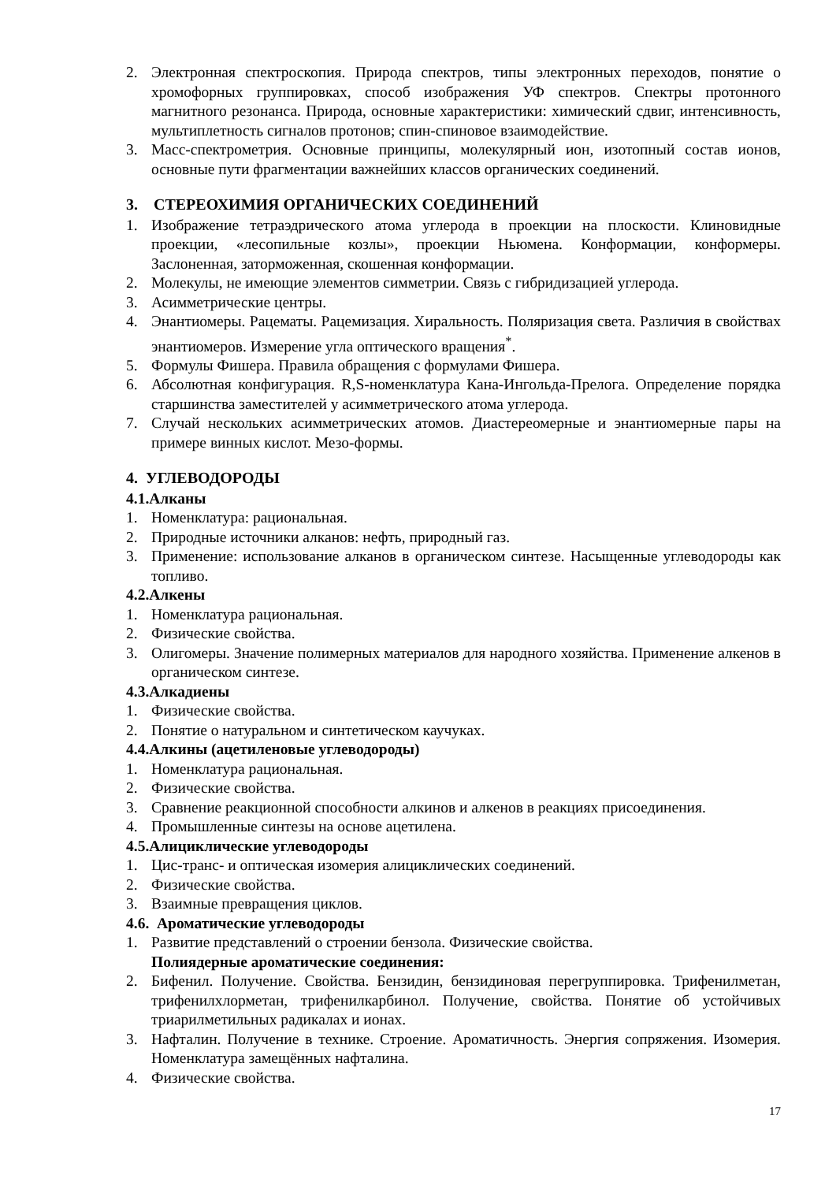2. Электронная спектроскопия. Природа спектров, типы электронных переходов, понятие о хромофорных группировках, способ изображения УФ спектров. Спектры протонного магнитного резонанса. Природа, основные характеристики: химический сдвиг, интенсивность, мультиплетность сигналов протонов; спин-спиновое взаимодействие.
3. Масс-спектрометрия. Основные принципы, молекулярный ион, изотопный состав ионов, основные пути фрагментации важнейших классов органических соединений.
3. СТЕРЕОХИМИЯ ОРГАНИЧЕСКИХ СОЕДИНЕНИЙ
1. Изображение тетраэдрического атома углерода в проекции на плоскости. Клиновидные проекции, «лесопильные козлы», проекции Ньюмена. Конформации, конформеры. Заслоненная, заторможенная, скошенная конформации.
2. Молекулы, не имеющие элементов симметрии. Связь с гибридизацией углерода.
3. Асимметрические центры.
4. Энантиомеры. Рацематы. Рацемизация. Хиральность. Поляризация света. Различия в свойствах энантиомеров. Измерение угла оптического вращения<sup>*</sup>.
5. Формулы Фишера. Правила обращения с формулами Фишера.
6. Абсолютная конфигурация. R,S-номенклатура Кана-Ингольда-Прелога. Определение порядка старшинства заместителей у асимметрического атома углерода.
7. Случай нескольких асимметрических атомов. Диастереомерные и энантиомерные пары на примере винных кислот. Мезо-формы.
4. УГЛЕВОДОРОДЫ
4.1.Алканы
1. Номенклатура: рациональная.
2. Природные источники алканов: нефть, природный газ.
3. Применение: использование алканов в органическом синтезе. Насыщенные углеводороды как топливо.
4.2.Алкены
1. Номенклатура рациональная.
2. Физические свойства.
3. Олигомеры. Значение полимерных материалов для народного хозяйства. Применение алкенов в органическом синтезе.
4.3.Алкадиены
1. Физические свойства.
2. Понятие о натуральном и синтетическом каучуках.
4.4.Алкины (ацетиленовые углеводороды)
1. Номенклатура рациональная.
2. Физические свойства.
3. Сравнение реакционной способности алкинов и алкенов в реакциях присоединения.
4. Промышленные синтезы на основе ацетилена.
4.5.Алициклические углеводороды
1. Цис-транс- и оптическая изомерия алициклических соединений.
2. Физические свойства.
3. Взаимные превращения циклов.
4.6. Ароматические углеводороды
1. Развитие представлений о строении бензола. Физические свойства.
Полиядерные ароматические соединения:
2. Бифенил. Получение. Свойства. Бензидин, бензидиновая перегруппировка. Трифенилметан, трифенилхлорметан, трифенилкарбинол. Получение, свойства. Понятие об устойчивых триарилметильных радикалах и ионах.
3. Нафталин. Получение в технике. Строение. Ароматичность. Энергия сопряжения. Изомерия. Номенклатура замещённых нафталина.
4. Физические свойства.
17